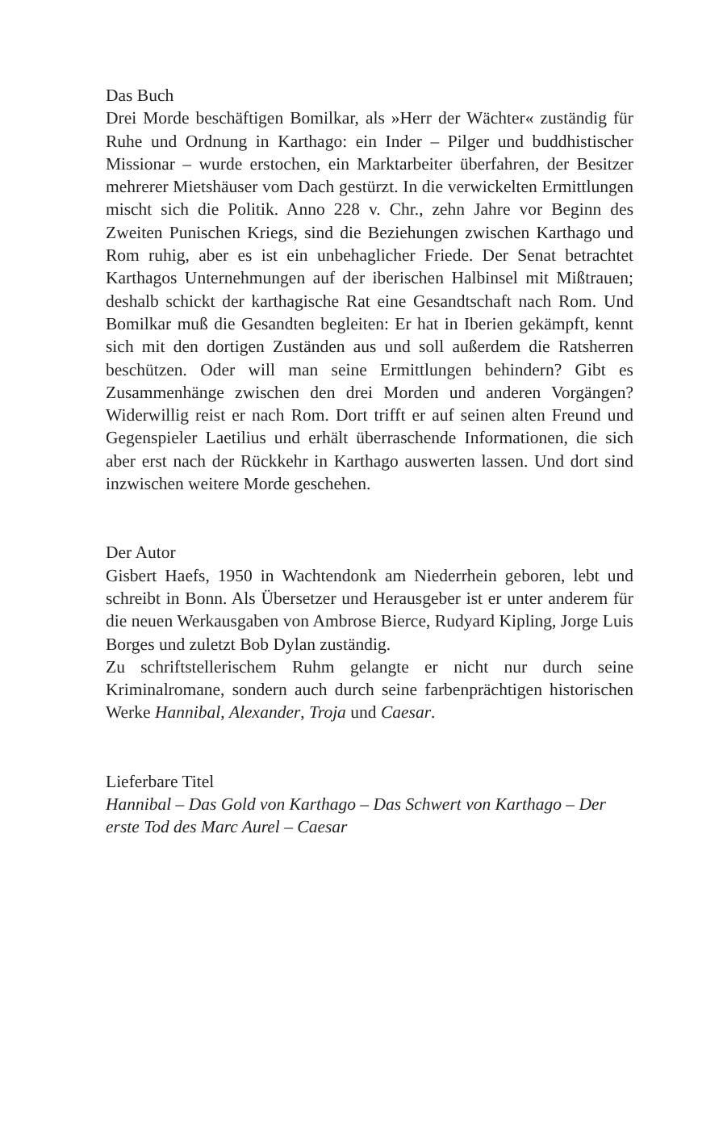Das Buch
Drei Morde beschäftigen Bomilkar, als »Herr der Wächter« zuständig für Ruhe und Ordnung in Karthago: ein Inder – Pilger und buddhistischer Missionar – wurde erstochen, ein Marktarbeiter überfahren, der Besitzer mehrerer Mietshäuser vom Dach gestürzt. In die verwickelten Ermittlungen mischt sich die Politik. Anno 228 v. Chr., zehn Jahre vor Beginn des Zweiten Punischen Kriegs, sind die Beziehungen zwischen Karthago und Rom ruhig, aber es ist ein unbehaglicher Friede. Der Senat betrachtet Karthagos Unternehmungen auf der iberischen Halbinsel mit Mißtrauen; deshalb schickt der karthagische Rat eine Gesandtschaft nach Rom. Und Bomilkar muß die Gesandten begleiten: Er hat in Iberien gekämpft, kennt sich mit den dortigen Zuständen aus und soll außerdem die Ratsherren beschützen. Oder will man seine Ermittlungen behindern? Gibt es Zusammenhänge zwischen den drei Morden und anderen Vorgängen? Widerwillig reist er nach Rom. Dort trifft er auf seinen alten Freund und Gegenspieler Laetilius und erhält überraschende Informationen, die sich aber erst nach der Rückkehr in Karthago auswerten lassen. Und dort sind inzwischen weitere Morde geschehen.
Der Autor
Gisbert Haefs, 1950 in Wachtendonk am Niederrhein geboren, lebt und schreibt in Bonn. Als Übersetzer und Herausgeber ist er unter anderem für die neuen Werkausgaben von Ambrose Bierce, Rudyard Kipling, Jorge Luis Borges und zuletzt Bob Dylan zuständig.
Zu schriftstellerischem Ruhm gelangte er nicht nur durch seine Kriminalromane, sondern auch durch seine farbenprächtigen historischen Werke Hannibal, Alexander, Troja und Caesar.
Lieferbare Titel
Hannibal – Das Gold von Karthago – Das Schwert von Karthago – Der erste Tod des Marc Aurel – Caesar